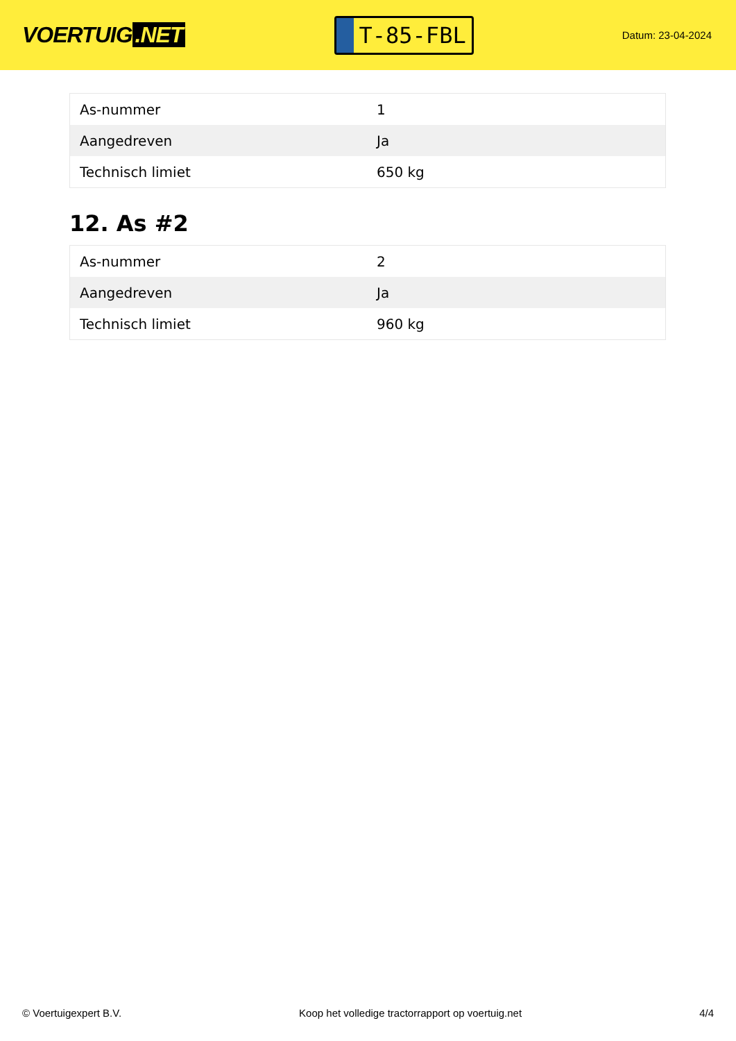VOERTUIG.NET
T-85-FBL
Datum: 23-04-2024
| As-nummer | 1 |
| Aangedreven | Ja |
| Technisch limiet | 650 kg |
12. As #2
| As-nummer | 2 |
| Aangedreven | Ja |
| Technisch limiet | 960 kg |
© Voertuigexpert B.V. Koop het volledige tractorrapport op voertuig.net 4/4